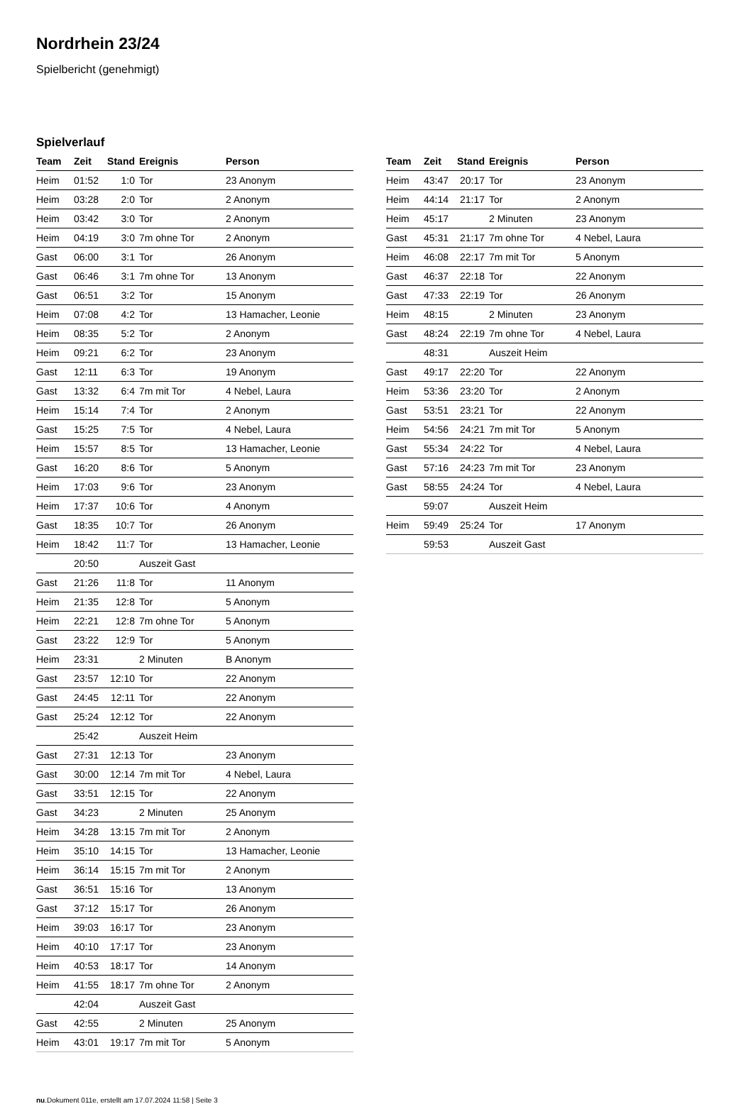Nordrhein 23/24
Spielbericht (genehmigt)
Spielverlauf
| Team | Zeit | Stand | Ereignis | Person |
| --- | --- | --- | --- | --- |
| Heim | 01:52 | 1:0 | Tor | 23 Anonym |
| Heim | 03:28 | 2:0 | Tor | 2 Anonym |
| Heim | 03:42 | 3:0 | Tor | 2 Anonym |
| Heim | 04:19 | 3:0 | 7m ohne Tor | 2 Anonym |
| Gast | 06:00 | 3:1 | Tor | 26 Anonym |
| Gast | 06:46 | 3:1 | 7m ohne Tor | 13 Anonym |
| Gast | 06:51 | 3:2 | Tor | 15 Anonym |
| Heim | 07:08 | 4:2 | Tor | 13 Hamacher, Leonie |
| Heim | 08:35 | 5:2 | Tor | 2 Anonym |
| Heim | 09:21 | 6:2 | Tor | 23 Anonym |
| Gast | 12:11 | 6:3 | Tor | 19 Anonym |
| Gast | 13:32 | 6:4 | 7m mit Tor | 4 Nebel, Laura |
| Heim | 15:14 | 7:4 | Tor | 2 Anonym |
| Gast | 15:25 | 7:5 | Tor | 4 Nebel, Laura |
| Heim | 15:57 | 8:5 | Tor | 13 Hamacher, Leonie |
| Gast | 16:20 | 8:6 | Tor | 5 Anonym |
| Heim | 17:03 | 9:6 | Tor | 23 Anonym |
| Heim | 17:37 | 10:6 | Tor | 4 Anonym |
| Gast | 18:35 | 10:7 | Tor | 26 Anonym |
| Heim | 18:42 | 11:7 | Tor | 13 Hamacher, Leonie |
| | 20:50 | | Auszeit Gast | |
| Gast | 21:26 | 11:8 | Tor | 11 Anonym |
| Heim | 21:35 | 12:8 | Tor | 5 Anonym |
| Heim | 22:21 | 12:8 | 7m ohne Tor | 5 Anonym |
| Gast | 23:22 | 12:9 | Tor | 5 Anonym |
| Heim | 23:31 | | 2 Minuten | B Anonym |
| Gast | 23:57 | 12:10 | Tor | 22 Anonym |
| Gast | 24:45 | 12:11 | Tor | 22 Anonym |
| Gast | 25:24 | 12:12 | Tor | 22 Anonym |
| | 25:42 | | Auszeit Heim | |
| Gast | 27:31 | 12:13 | Tor | 23 Anonym |
| Gast | 30:00 | 12:14 | 7m mit Tor | 4 Nebel, Laura |
| Gast | 33:51 | 12:15 | Tor | 22 Anonym |
| Gast | 34:23 | | 2 Minuten | 25 Anonym |
| Heim | 34:28 | 13:15 | 7m mit Tor | 2 Anonym |
| Heim | 35:10 | 14:15 | Tor | 13 Hamacher, Leonie |
| Heim | 36:14 | 15:15 | 7m mit Tor | 2 Anonym |
| Gast | 36:51 | 15:16 | Tor | 13 Anonym |
| Gast | 37:12 | 15:17 | Tor | 26 Anonym |
| Heim | 39:03 | 16:17 | Tor | 23 Anonym |
| Heim | 40:10 | 17:17 | Tor | 23 Anonym |
| Heim | 40:53 | 18:17 | Tor | 14 Anonym |
| Heim | 41:55 | 18:17 | 7m ohne Tor | 2 Anonym |
| | 42:04 | | Auszeit Gast | |
| Gast | 42:55 | | 2 Minuten | 25 Anonym |
| Heim | 43:01 | 19:17 | 7m mit Tor | 5 Anonym |
| Team | Zeit | Stand | Ereignis | Person |
| --- | --- | --- | --- | --- |
| Heim | 43:47 | 20:17 | Tor | 23 Anonym |
| Heim | 44:14 | 21:17 | Tor | 2 Anonym |
| Heim | 45:17 | | 2 Minuten | 23 Anonym |
| Gast | 45:31 | 21:17 | 7m ohne Tor | 4 Nebel, Laura |
| Heim | 46:08 | 22:17 | 7m mit Tor | 5 Anonym |
| Gast | 46:37 | 22:18 | Tor | 22 Anonym |
| Gast | 47:33 | 22:19 | Tor | 26 Anonym |
| Heim | 48:15 | | 2 Minuten | 23 Anonym |
| Gast | 48:24 | 22:19 | 7m ohne Tor | 4 Nebel, Laura |
| | 48:31 | | Auszeit Heim | |
| Gast | 49:17 | 22:20 | Tor | 22 Anonym |
| Heim | 53:36 | 23:20 | Tor | 2 Anonym |
| Gast | 53:51 | 23:21 | Tor | 22 Anonym |
| Heim | 54:56 | 24:21 | 7m mit Tor | 5 Anonym |
| Gast | 55:34 | 24:22 | Tor | 4 Nebel, Laura |
| Gast | 57:16 | 24:23 | 7m mit Tor | 23 Anonym |
| Gast | 58:55 | 24:24 | Tor | 4 Nebel, Laura |
| | 59:07 | | Auszeit Heim | |
| Heim | 59:49 | 25:24 | Tor | 17 Anonym |
| | 59:53 | | Auszeit Gast | |
nu.Dokument 011e, erstellt am 17.07.2024 11:58 | Seite 3